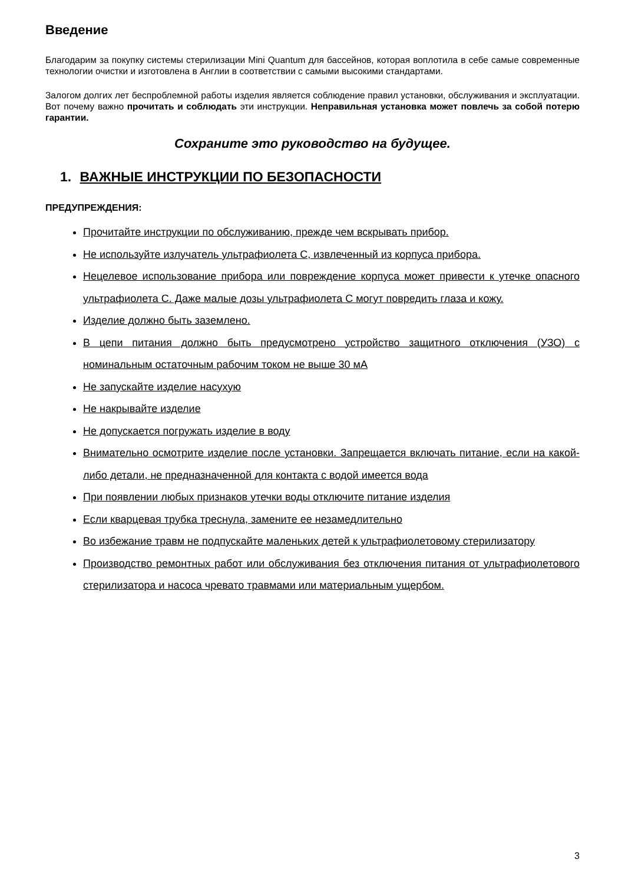Введение
Благодарим за покупку системы стерилизации Mini Quantum для бассейнов, которая воплотила в себе самые современные технологии очистки и изготовлена в Англии в соответствии с самыми высокими стандартами.
Залогом долгих лет беспроблемной работы изделия является соблюдение правил установки, обслуживания и эксплуатации. Вот почему важно прочитать и соблюдать эти инструкции. Неправильная установка может повлечь за собой потерю гарантии.
Сохраните это руководство на будущее.
1. ВАЖНЫЕ ИНСТРУКЦИИ ПО БЕЗОПАСНОСТИ
ПРЕДУПРЕЖДЕНИЯ:
Прочитайте инструкции по обслуживанию, прежде чем вскрывать прибор.
Не используйте излучатель ультрафиолета С, извлеченный из корпуса прибора.
Нецелевое использование прибора или повреждение корпуса может привести к утечке опасного ультрафиолета С. Даже малые дозы ультрафиолета С могут повредить глаза и кожу.
Изделие должно быть заземлено.
В цепи питания должно быть предусмотрено устройство защитного отключения (УЗО) с номинальным остаточным рабочим током не выше 30 мА
Не запускайте изделие насухую
Не накрывайте изделие
Не допускается погружать изделие в воду
Внимательно осмотрите изделие после установки. Запрещается включать питание, если на какой-либо детали, не предназначенной для контакта с водой имеется вода
При появлении любых признаков утечки воды отключите питание изделия
Если кварцевая трубка треснула, замените ее незамедлительно
Во избежание травм не подпускайте маленьких детей к ультрафиолетовому стерилизатору
Производство ремонтных работ или обслуживания без отключения питания от ультрафиолетового стерилизатора и насоса чревато травмами или материальным ущербом.
3